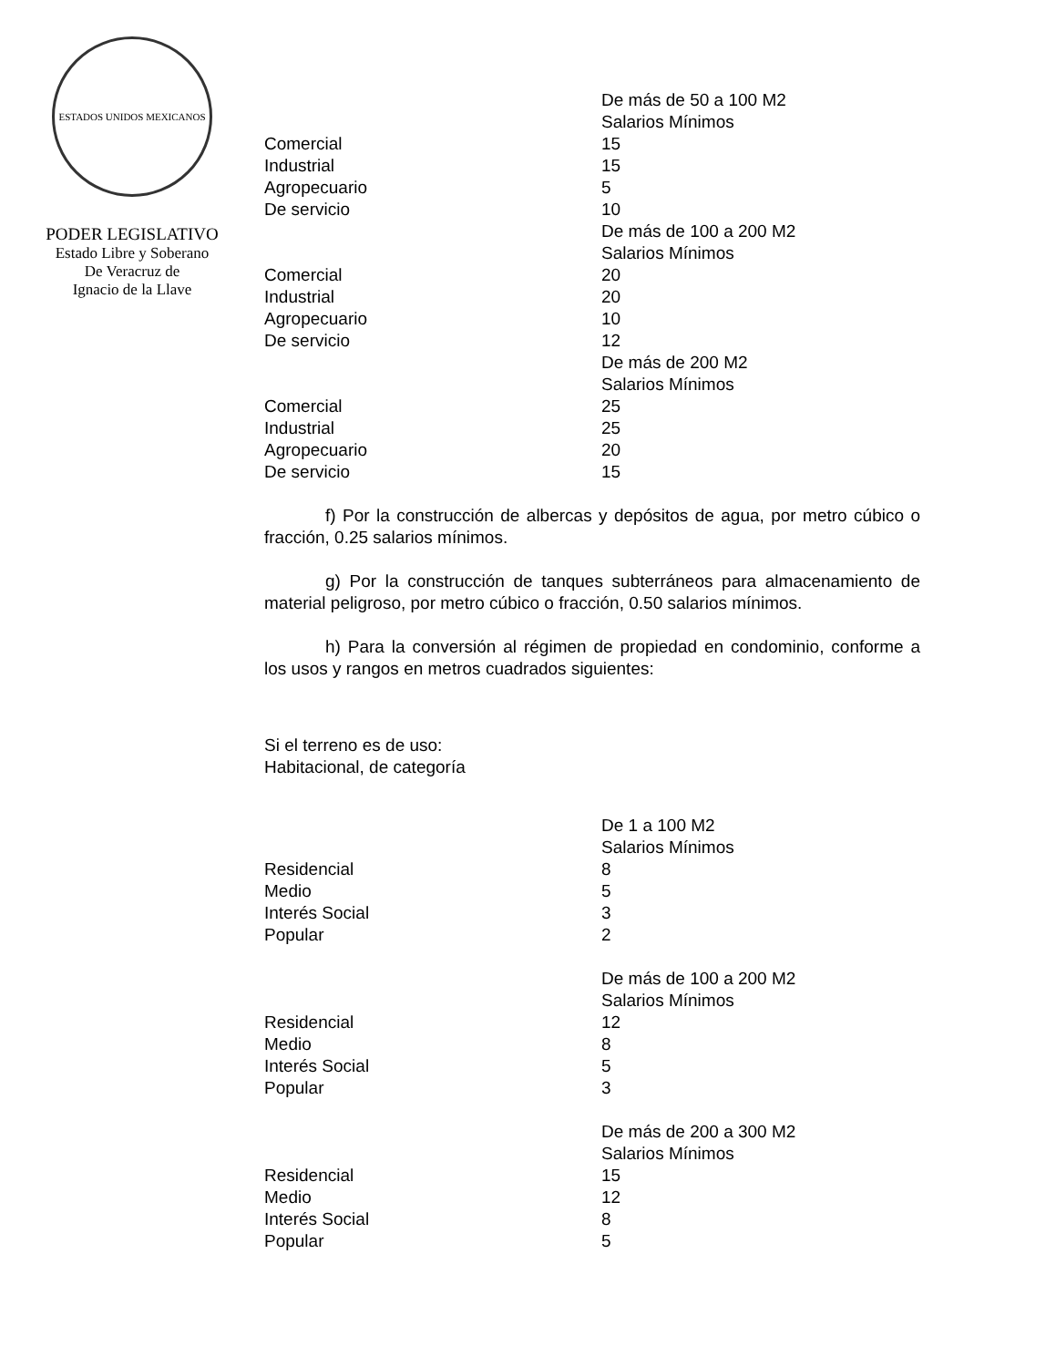ESTADOS UNIDOS MEXICANOS
PODER LEGISLATIVO
Estado Libre y Soberano
De Veracruz de
Ignacio de la Llave
| | De más de 50 a 100 M2 |
| | Salarios Mínimos |
| Comercial | 15 |
| Industrial | 15 |
| Agropecuario | 5 |
| De servicio | 10 |
| | De más de 100 a 200 M2 |
| | Salarios Mínimos |
| Comercial | 20 |
| Industrial | 20 |
| Agropecuario | 10 |
| De servicio | 12 |
| | De más de 200 M2 |
| | Salarios Mínimos |
| Comercial | 25 |
| Industrial | 25 |
| Agropecuario | 20 |
| De servicio | 15 |
f) Por la construcción de albercas y depósitos de agua, por metro cúbico o fracción, 0.25 salarios mínimos.
g) Por la construcción de tanques subterráneos para almacenamiento de material peligroso, por metro cúbico o fracción, 0.50 salarios mínimos.
h) Para la conversión al régimen de propiedad en condominio, conforme a los usos y rangos en metros cuadrados siguientes:
Si el terreno es de uso:
Habitacional, de categoría
| | De 1 a 100 M2 |
| | Salarios Mínimos |
| Residencial | 8 |
| Medio | 5 |
| Interés Social | 3 |
| Popular | 2 |
| | De más de 100 a 200 M2 |
| | Salarios Mínimos |
| Residencial | 12 |
| Medio | 8 |
| Interés Social | 5 |
| Popular | 3 |
| | De más de 200 a 300 M2 |
| | Salarios Mínimos |
| Residencial | 15 |
| Medio | 12 |
| Interés Social | 8 |
| Popular | 5 |